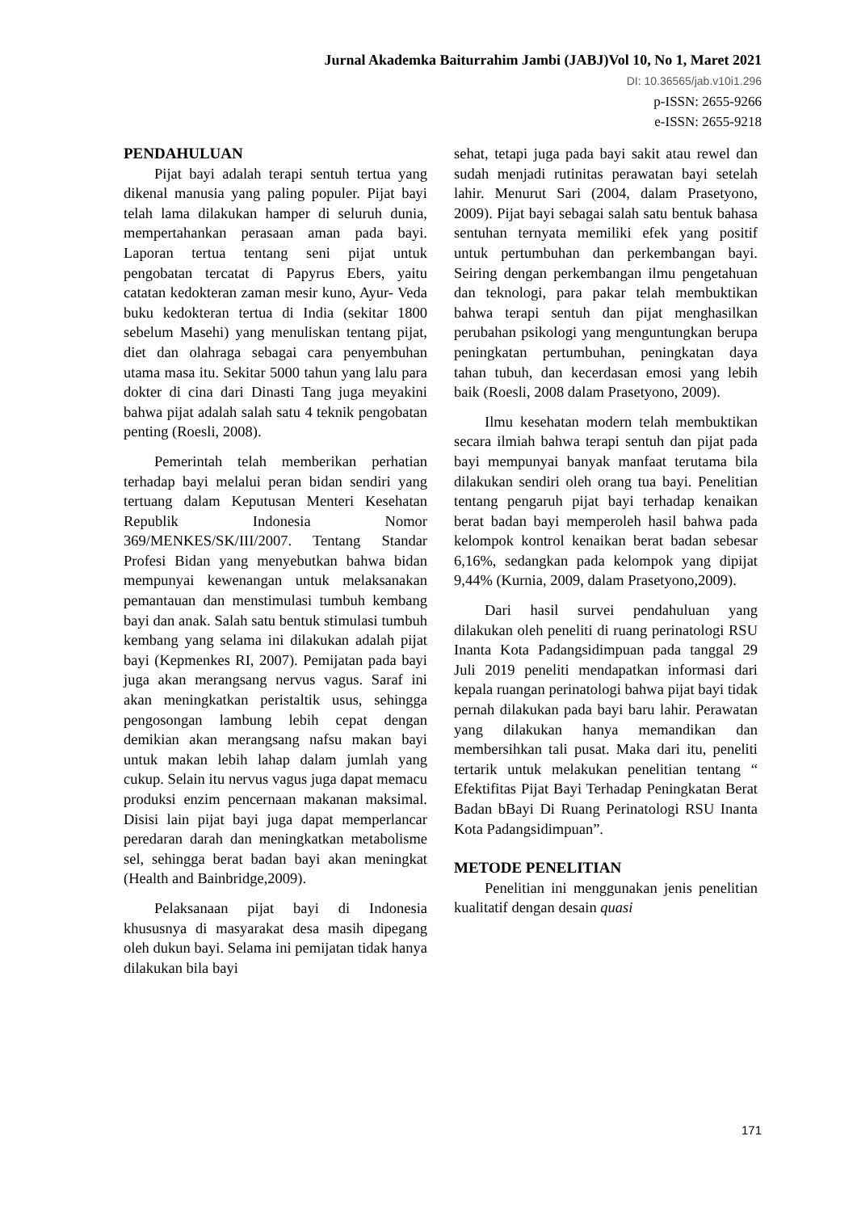Jurnal Akademka Baiturrahim Jambi (JABJ)Vol 10, No 1, Maret 2021
DI: 10.36565/jab.v10i1.296
p-ISSN: 2655-9266
e-ISSN: 2655-9218
PENDAHULUAN
Pijat bayi adalah terapi sentuh tertua yang dikenal manusia yang paling populer. Pijat bayi telah lama dilakukan hamper di seluruh dunia, mempertahankan perasaan aman pada bayi. Laporan tertua tentang seni pijat untuk pengobatan tercatat di Papyrus Ebers, yaitu catatan kedokteran zaman mesir kuno, Ayur- Veda buku kedokteran tertua di India (sekitar 1800 sebelum Masehi) yang menuliskan tentang pijat, diet dan olahraga sebagai cara penyembuhan utama masa itu. Sekitar 5000 tahun yang lalu para dokter di cina dari Dinasti Tang juga meyakini bahwa pijat adalah salah satu 4 teknik pengobatan penting (Roesli, 2008).
Pemerintah telah memberikan perhatian terhadap bayi melalui peran bidan sendiri yang tertuang dalam Keputusan Menteri Kesehatan Republik Indonesia Nomor 369/MENKES/SK/III/2007. Tentang Standar Profesi Bidan yang menyebutkan bahwa bidan mempunyai kewenangan untuk melaksanakan pemantauan dan menstimulasi tumbuh kembang bayi dan anak. Salah satu bentuk stimulasi tumbuh kembang yang selama ini dilakukan adalah pijat bayi (Kepmenkes RI, 2007). Pemijatan pada bayi juga akan merangsang nervus vagus. Saraf ini akan meningkatkan peristaltik usus, sehingga pengosongan lambung lebih cepat dengan demikian akan merangsang nafsu makan bayi untuk makan lebih lahap dalam jumlah yang cukup. Selain itu nervus vagus juga dapat memacu produksi enzim pencernaan makanan maksimal. Disisi lain pijat bayi juga dapat memperlancar peredaran darah dan meningkatkan metabolisme sel, sehingga berat badan bayi akan meningkat (Health and Bainbridge,2009).
Pelaksanaan pijat bayi di Indonesia khususnya di masyarakat desa masih dipegang oleh dukun bayi. Selama ini pemijatan tidak hanya dilakukan bila bayi
sehat, tetapi juga pada bayi sakit atau rewel dan sudah menjadi rutinitas perawatan bayi setelah lahir. Menurut Sari (2004, dalam Prasetyono, 2009). Pijat bayi sebagai salah satu bentuk bahasa sentuhan ternyata memiliki efek yang positif untuk pertumbuhan dan perkembangan bayi. Seiring dengan perkembangan ilmu pengetahuan dan teknologi, para pakar telah membuktikan bahwa terapi sentuh dan pijat menghasilkan perubahan psikologi yang menguntungkan berupa peningkatan pertumbuhan, peningkatan daya tahan tubuh, dan kecerdasan emosi yang lebih baik (Roesli, 2008 dalam Prasetyono, 2009).
Ilmu kesehatan modern telah membuktikan secara ilmiah bahwa terapi sentuh dan pijat pada bayi mempunyai banyak manfaat terutama bila dilakukan sendiri oleh orang tua bayi. Penelitian tentang pengaruh pijat bayi terhadap kenaikan berat badan bayi memperoleh hasil bahwa pada kelompok kontrol kenaikan berat badan sebesar 6,16%, sedangkan pada kelompok yang dipijat 9,44% (Kurnia, 2009, dalam Prasetyono,2009).
Dari hasil survei pendahuluan yang dilakukan oleh peneliti di ruang perinatologi RSU Inanta Kota Padangsidimpuan pada tanggal 29 Juli 2019 peneliti mendapatkan informasi dari kepala ruangan perinatologi bahwa pijat bayi tidak pernah dilakukan pada bayi baru lahir. Perawatan yang dilakukan hanya memandikan dan membersihkan tali pusat. Maka dari itu, peneliti tertarik untuk melakukan penelitian tentang “ Efektifitas Pijat Bayi Terhadap Peningkatan Berat Badan bBayi Di Ruang Perinatologi RSU Inanta Kota Padangsidimpuan”.
METODE PENELITIAN
Penelitian ini menggunakan jenis penelitian kualitatif dengan desain quasi
171